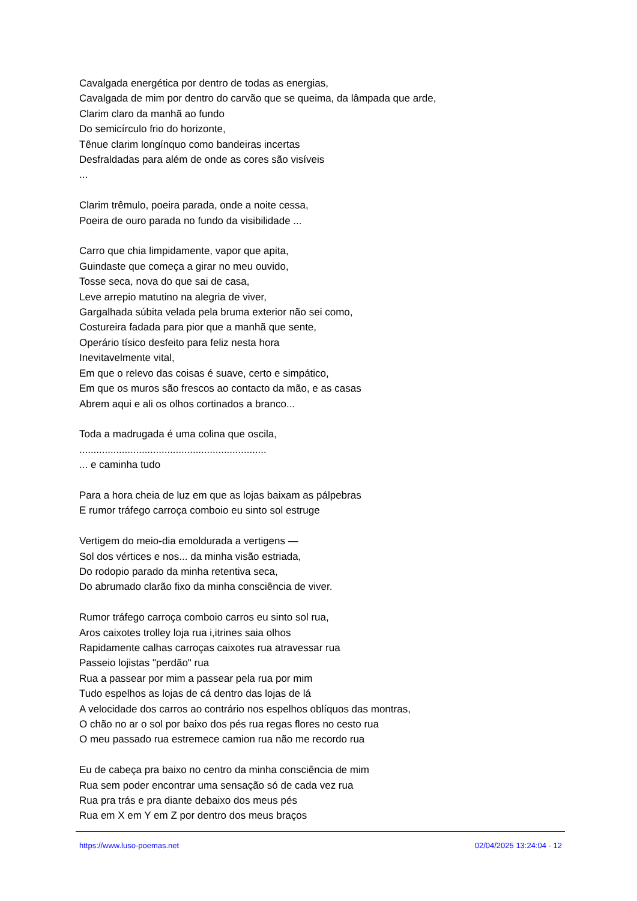Cavalgada energética por dentro de todas as energias,
Cavalgada de mim por dentro do carvão que se queima, da lâmpada que arde,
Clarim claro da manhã ao fundo
Do semicírculo frio do horizonte,
Tênue clarim longínquo como bandeiras incertas
Desfraldadas para além de onde as cores são visíveis
...
Clarim trêmulo, poeira parada, onde a noite cessa,
Poeira de ouro parada no fundo da visibilidade ...
Carro que chia limpidamente, vapor que apita,
Guindaste que começa a girar no meu ouvido,
Tosse seca, nova do que sai de casa,
Leve arrepio matutino na alegria de viver,
Gargalhada súbita velada pela bruma exterior não sei como,
Costureira fadada para pior que a manhã que sente,
Operário tísico desfeito para feliz nesta hora
Inevitavelmente vital,
Em que o relevo das coisas é suave, certo e simpático,
Em que os muros são frescos ao contacto da mão, e as casas
Abrem aqui e ali os olhos cortinados a branco...
Toda a madrugada é uma colina que oscila,
..................................................................
... e caminha tudo
Para a hora cheia de luz em que as lojas baixam as pálpebras
E rumor tráfego carroça comboio eu sinto sol estruge
Vertigem do meio-dia emoldurada a vertigens —
Sol dos vértices e nos... da minha visão estriada,
Do rodopio parado da minha retentiva seca,
Do abrumado clarão fixo da minha consciência de viver.
Rumor tráfego carroça comboio carros eu sinto sol rua,
Aros caixotes trolley loja rua i,itrines saia olhos
Rapidamente calhas carroças caixotes rua atravessar rua
Passeio lojistas "perdão" rua
Rua a passear por mim a passear pela rua por mim
Tudo espelhos as lojas de cá dentro das lojas de lá
A velocidade dos carros ao contrário nos espelhos oblíquos das montras,
O chão no ar o sol por baixo dos pés rua regas flores no cesto rua
O meu passado rua estremece camion rua não me recordo rua
Eu de cabeça pra baixo no centro da minha consciência de mim
Rua sem poder encontrar uma sensação só de cada vez rua
Rua pra trás e pra diante debaixo dos meus pés
Rua em X em Y em Z por dentro dos meus braços
https://www.luso-poemas.net 02/04/2025 13:24:04 - 12